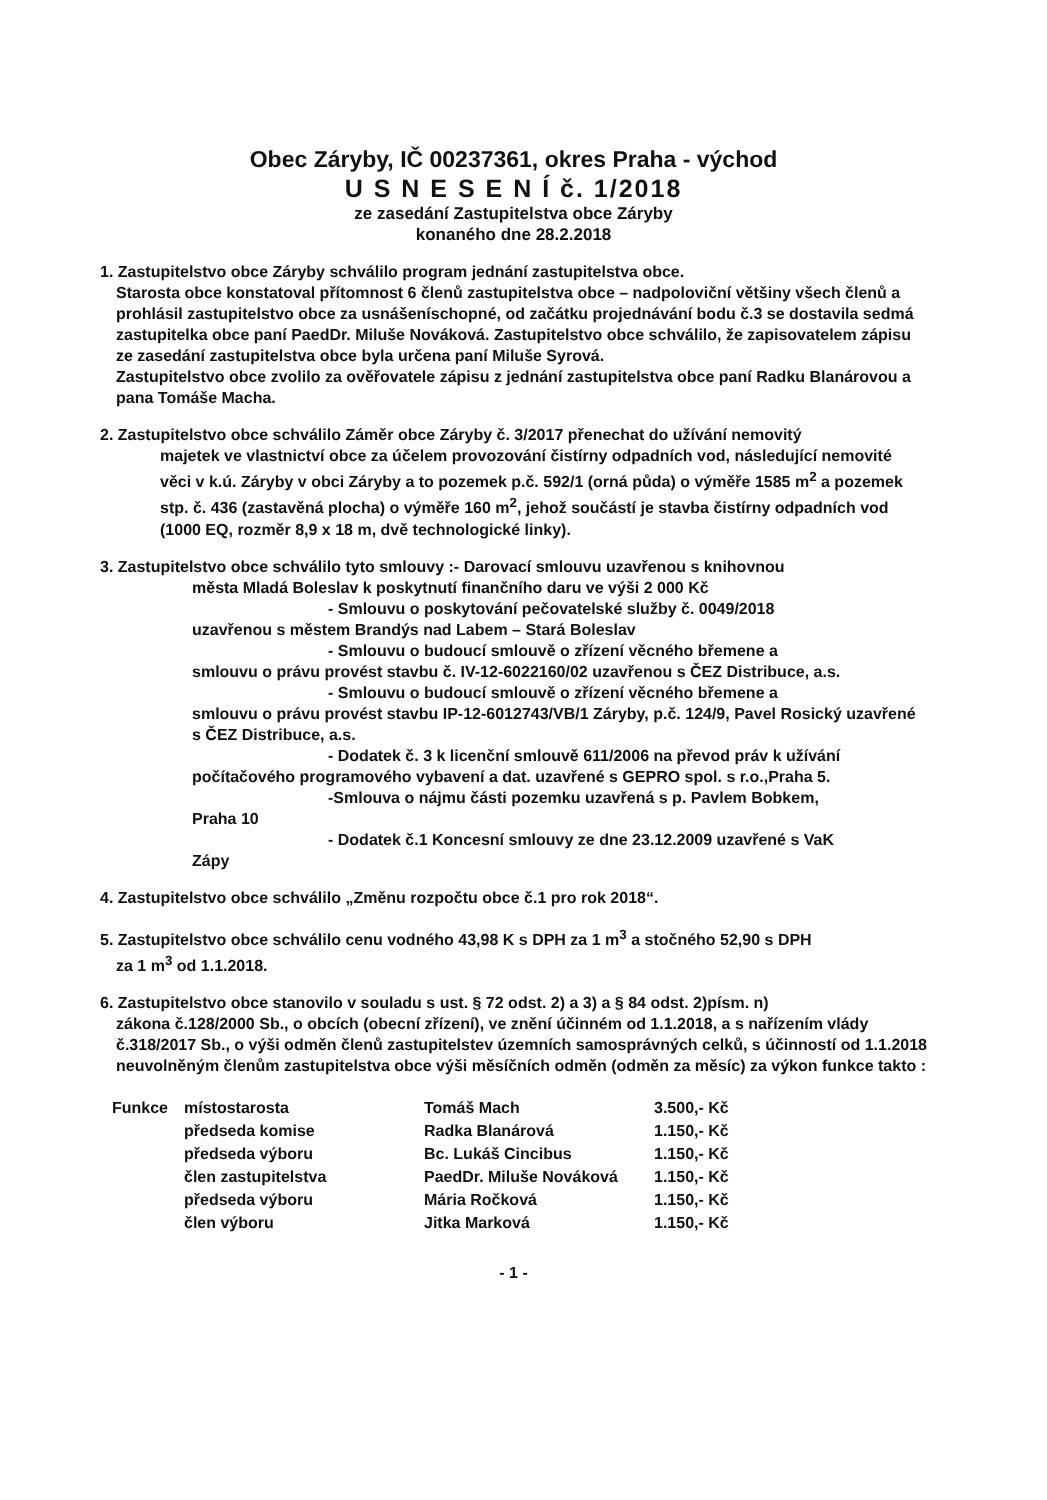Obec Záryby, IČ 00237361, okres Praha - východ
U S N E S E N Í č. 1/2018
ze zasedání Zastupitelstva obce Záryby
konaného dne 28.2.2018
1. Zastupitelstvo obce Záryby schválilo program jednání zastupitelstva obce.
Starosta obce konstatoval přítomnost 6 členů zastupitelstva obce – nadpoloviční většiny všech členů a prohlásil zastupitelstvo obce za usnášeníschopné, od začátku projednávání bodu č.3 se dostavila sedmá zastupitelka obce paní PaedDr. Miluše Nováková. Zastupitelstvo obce schválilo, že zapisovatelem zápisu ze zasedání zastupitelstva obce byla určena paní Miluše Syrová.
Zastupitelstvo obce zvolilo za ověřovatele zápisu z jednání zastupitelstva obce paní Radku Blanárovou a pana Tomáše Macha.
2. Zastupitelstvo obce schválilo Záměr obce Záryby č. 3/2017 přenechat do užívání nemovitý
majetek ve vlastnictví obce za účelem provozování čistírny odpadních vod, následující nemovité věci v k.ú. Záryby v obci Záryby a to pozemek p.č. 592/1 (orná půda) o výměře 1585 m<sup>2</sup> a pozemek stp. č. 436 (zastavěná plocha) o výměře 160 m<sup>2</sup>, jehož součástí je stavba čistírny odpadních vod (1000 EQ, rozměr 8,9 x 18 m, dvě technologické linky).
3. Zastupitelstvo obce schválilo tyto smlouvy :- Darovací smlouvu uzavřenou s knihovnou
města Mladá Boleslav k poskytnutí finančního daru ve výši 2 000 Kč
- Smlouvu o poskytování pečovatelské služby č. 0049/2018
uzavřenou s městem Brandýs nad Labem – Stará Boleslav
- Smlouvu o budoucí smlouvě o zřízení věcného břemene a
smlouvu o právu provést stavbu č. IV-12-6022160/02 uzavřenou s ČEZ Distribuce, a.s.
- Smlouvu o budoucí smlouvě o zřízení věcného břemene a
smlouvu o právu provést stavbu IP-12-6012743/VB/1 Záryby, p.č. 124/9, Pavel Rosický uzavřené s ČEZ Distribuce, a.s.
- Dodatek č. 3 k licenční smlouvě 611/2006 na převod práv k užívání
počítačového programového vybavení a dat. uzavřené s GEPRO spol. s r.o.,Praha 5.
-Smlouva o nájmu části pozemku uzavřená s p. Pavlem Bobkem,
Praha 10
- Dodatek č.1 Koncesní smlouvy ze dne 23.12.2009 uzavřené s VaK
Zápy
4. Zastupitelstvo obce schválilo „Změnu rozpočtu obce č.1 pro rok 2018“.
5. Zastupitelstvo obce schválilo cenu vodného 43,98 K s DPH za 1 m<sup>3</sup> a stočného 52,90 s DPH
za 1 m<sup>3</sup> od 1.1.2018.
6. Zastupitelstvo obce stanovilo v souladu s ust. § 72 odst. 2) a 3) a § 84 odst. 2)písm. n)
zákona č.128/2000 Sb., o obcích (obecní zřízení), ve znění účinném od 1.1.2018, a s nařízením vlády č.318/2017 Sb., o výši odměn členů zastupitelstev územních samosprávných celků, s účinností od 1.1.2018 neuvolněným členům zastupitelstva obce výši měsíčních odměn (odměn za měsíc) za výkon funkce takto :
| Funkce | místostarosta | Tomáš Mach | 3.500,- Kč |
| | předseda komise | Radka Blanárová | 1.150,- Kč |
| | předseda výboru | Bc. Lukáš Cincibus | 1.150,- Kč |
| | člen zastupitelstva | PaedDr. Miluše Nováková | 1.150,- Kč |
| | předseda výboru | Mária Ročková | 1.150,- Kč |
| | člen výboru | Jitka Marková | 1.150,- Kč |
- 1 -